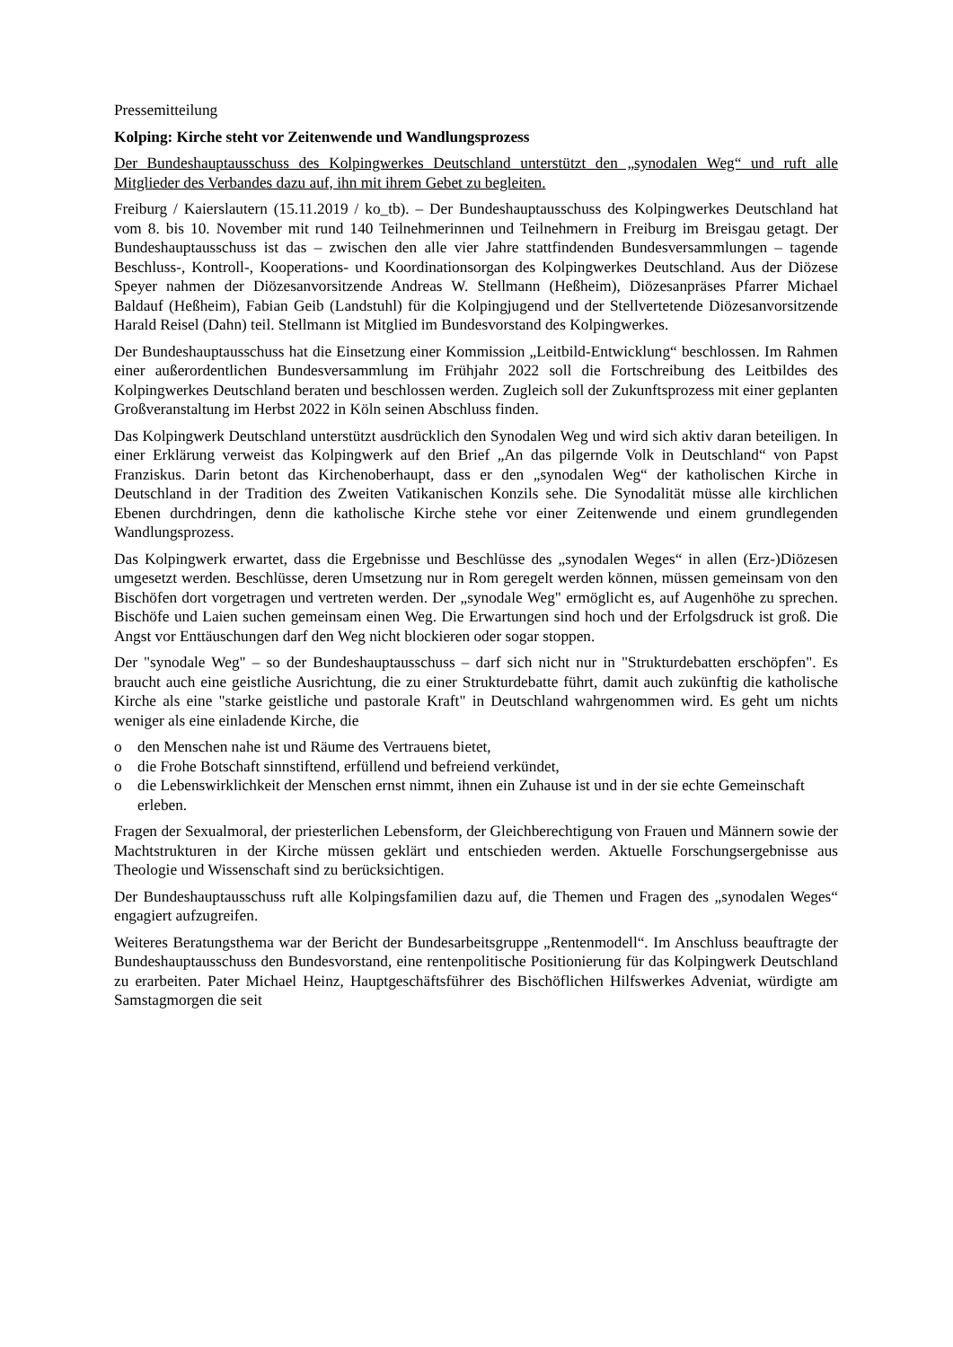Pressemitteilung
Kolping: Kirche steht vor Zeitenwende und Wandlungsprozess
Der Bundeshauptausschuss des Kolpingwerkes Deutschland unterstützt den „synodalen Weg“ und ruft alle Mitglieder des Verbandes dazu auf, ihn mit ihrem Gebet zu begleiten.
Freiburg / Kaierslautern (15.11.2019 / ko_tb). – Der Bundeshauptausschuss des Kolpingwerkes Deutschland hat vom 8. bis 10. November mit rund 140 Teilnehmerinnen und Teilnehmern in Freiburg im Breisgau getagt. Der Bundeshauptausschuss ist das – zwischen den alle vier Jahre stattfindenden Bundesversammlungen – tagende Beschluss-, Kontroll-, Kooperations- und Koordinationsorgan des Kolpingwerkes Deutschland. Aus der Diözese Speyer nahmen der Diözesanvorsitzende Andreas W. Stellmann (Heßheim), Diözesanpräses Pfarrer Michael Baldauf (Heßheim), Fabian Geib (Landstuhl) für die Kolpingjugend und der Stellvertetende Diözesanvorsitzende Harald Reisel (Dahn) teil. Stellmann ist Mitglied im Bundesvorstand des Kolpingwerkes.
Der Bundeshauptausschuss hat die Einsetzung einer Kommission „Leitbild-Entwicklung“ beschlossen. Im Rahmen einer außerordentlichen Bundesversammlung im Frühjahr 2022 soll die Fortschreibung des Leitbildes des Kolpingwerkes Deutschland beraten und beschlossen werden. Zugleich soll der Zukunftsprozess mit einer geplanten Großveranstaltung im Herbst 2022 in Köln seinen Abschluss finden.
Das Kolpingwerk Deutschland unterstützt ausdrücklich den Synodalen Weg und wird sich aktiv daran beteiligen. In einer Erklärung verweist das Kolpingwerk auf den Brief „An das pilgernde Volk in Deutschland“ von Papst Franziskus. Darin betont das Kirchenoberhaupt, dass er den „synodalen Weg“ der katholischen Kirche in Deutschland in der Tradition des Zweiten Vatikanischen Konzils sehe. Die Synodalität müsse alle kirchlichen Ebenen durchdringen, denn die katholische Kirche stehe vor einer Zeitenwende und einem grundlegenden Wandlungsprozess.
Das Kolpingwerk erwartet, dass die Ergebnisse und Beschlüsse des „synodalen Weges“ in allen (Erz-)Diözesen umgesetzt werden. Beschlüsse, deren Umsetzung nur in Rom geregelt werden können, müssen gemeinsam von den Bischöfen dort vorgetragen und vertreten werden. Der „synodale Weg" ermöglicht es, auf Augenhöhe zu sprechen. Bischöfe und Laien suchen gemeinsam einen Weg. Die Erwartungen sind hoch und der Erfolgsdruck ist groß. Die Angst vor Enttäuschungen darf den Weg nicht blockieren oder sogar stoppen.
Der "synodale Weg" – so der Bundeshauptausschuss – darf sich nicht nur in "Strukturdebatten erschöpfen". Es braucht auch eine geistliche Ausrichtung, die zu einer Strukturdebatte führt, damit auch zukünftig die katholische Kirche als eine "starke geistliche und pastorale Kraft" in Deutschland wahrgenommen wird. Es geht um nichts weniger als eine einladende Kirche, die
o den Menschen nahe ist und Räume des Vertrauens bietet,
o die Frohe Botschaft sinnstiftend, erfüllend und befreiend verkündet,
o die Lebenswirklichkeit der Menschen ernst nimmt, ihnen ein Zuhause ist und in der sie echte Gemeinschaft erleben.
Fragen der Sexualmoral, der priesterlichen Lebensform, der Gleichberechtigung von Frauen und Männern sowie der Machtstrukturen in der Kirche müssen geklärt und entschieden werden. Aktuelle Forschungsergebnisse aus Theologie und Wissenschaft sind zu berücksichtigen.
Der Bundeshauptausschuss ruft alle Kolpingsfamilien dazu auf, die Themen und Fragen des „synodalen Weges“ engagiert aufzugreifen.
Weiteres Beratungsthema war der Bericht der Bundesarbeitsgruppe „Rentenmodell“. Im Anschluss beauftragte der Bundeshauptausschuss den Bundesvorstand, eine rentenpolitische Positionierung für das Kolpingwerk Deutschland zu erarbeiten. Pater Michael Heinz, Hauptgeschäftsführer des Bischöflichen Hilfswerkes Adveniat, würdigte am Samstagmorgen die seit